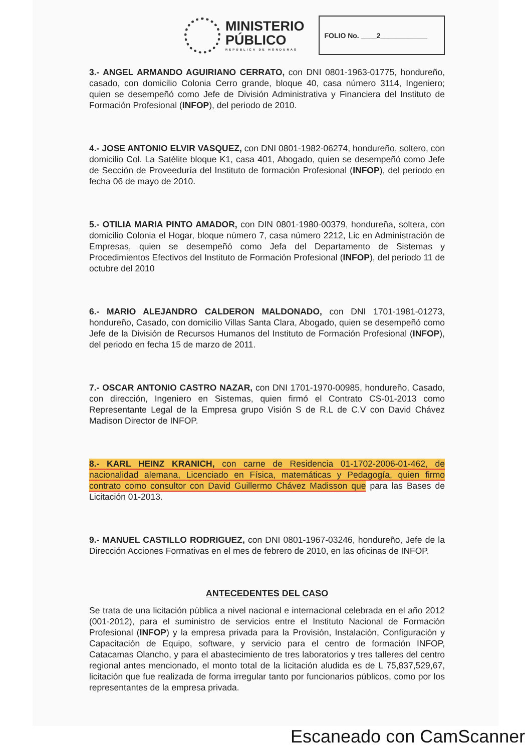MINISTERIO
PÚBLICO
REPÚBLICA DE HONDURAS
FOLIO No. ____2____________
3.- ANGEL ARMANDO AGUIRIANO CERRATO, con DNI 0801-1963-01775, hondureño, casado, con domicilio Colonia Cerro grande, bloque 40, casa número 3114, Ingeniero; quien se desempeñó como Jefe de División Administrativa y Financiera del Instituto de Formación Profesional (INFOP), del periodo de 2010.
4.- JOSE ANTONIO ELVIR VASQUEZ, con DNI 0801-1982-06274, hondureño, soltero, con domicilio Col. La Satélite bloque K1, casa 401, Abogado, quien se desempeñó como Jefe de Sección de Proveeduría del Instituto de formación Profesional (INFOP), del periodo en fecha 06 de mayo de 2010.
5.- OTILIA MARIA PINTO AMADOR, con DIN 0801-1980-00379, hondureña, soltera, con domicilio Colonia el Hogar, bloque número 7, casa número 2212, Lic en Administración de Empresas, quien se desempeñó como Jefa del Departamento de Sistemas y Procedimientos Efectivos del Instituto de Formación Profesional (INFOP), del periodo 11 de octubre del 2010
6.- MARIO ALEJANDRO CALDERON MALDONADO, con DNI 1701-1981-01273, hondureño, Casado, con domicilio Villas Santa Clara, Abogado, quien se desempeñó como Jefe de la División de Recursos Humanos del Instituto de Formación Profesional (INFOP), del periodo en fecha 15 de marzo de 2011.
7.- OSCAR ANTONIO CASTRO NAZAR, con DNI 1701-1970-00985, hondureño, Casado, con dirección, Ingeniero en Sistemas, quien firmó el Contrato CS-01-2013 como Representante Legal de la Empresa grupo Visión S de R.L de C.V con David Chávez Madison Director de INFOP.
8.- KARL HEINZ KRANICH, con carne de Residencia 01-1702-2006-01-462, de nacionalidad alemana, Licenciado en Física, matemáticas y Pedagogía, quien firmo contrato como consultor con David Guillermo Chávez Madisson que para las Bases de Licitación 01-2013.
9.- MANUEL CASTILLO RODRIGUEZ, con DNI 0801-1967-03246, hondureño, Jefe de la Dirección Acciones Formativas en el mes de febrero de 2010, en las oficinas de INFOP.
ANTECEDENTES DEL CASO
Se trata de una licitación pública a nivel nacional e internacional celebrada en el año 2012 (001-2012), para el suministro de servicios entre el Instituto Nacional de Formación Profesional (INFOP) y la empresa privada para la Provisión, Instalación, Configuración y Capacitación de Equipo, software, y servicio para el centro de formación INFOP, Catacamas Olancho, y para el abastecimiento de tres laboratorios y tres talleres del centro regional antes mencionado, el monto total de la licitación aludida es de L 75,837,529,67, licitación que fue realizada de forma irregular tanto por funcionarios públicos, como por los representantes de la empresa privada.
Escaneado con CamScanner